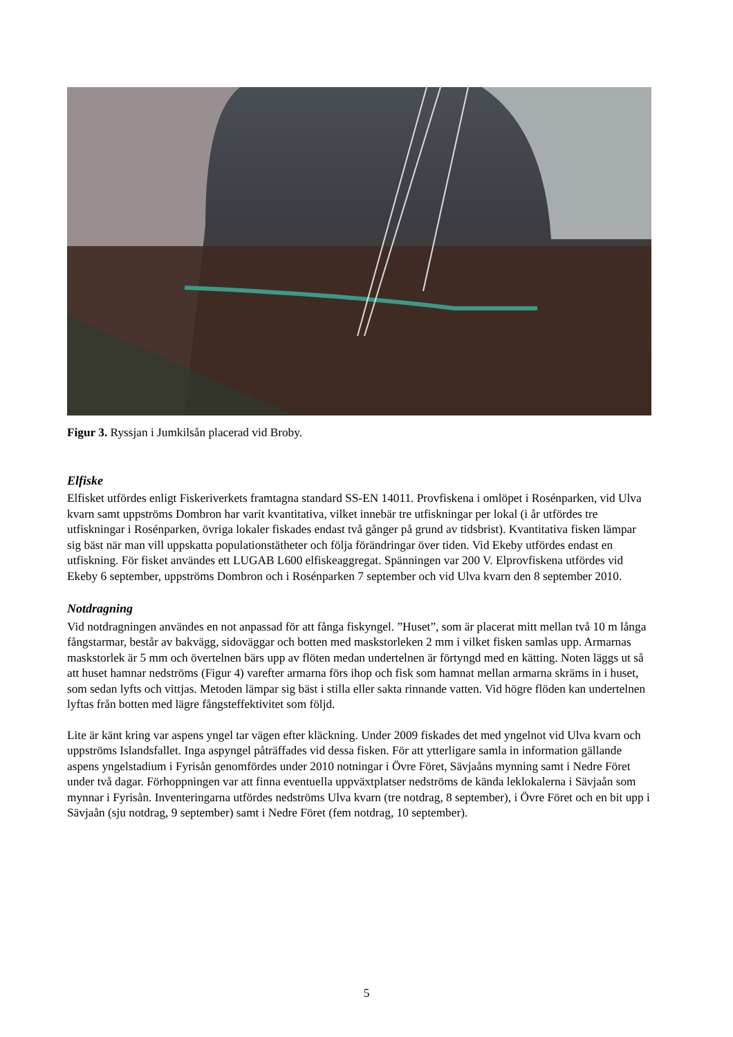Figur 3. Ryssjan i Jumkilsån placerad vid Broby.
Elfiske
Elfisket utfördes enligt Fiskeriverkets framtagna standard SS-EN 14011. Provfiskena i omlöpet i Rosénparken, vid Ulva kvarn samt uppströms Dombron har varit kvantitativa, vilket innebär tre utfiskningar per lokal (i år utfördes tre utfiskningar i Rosénparken, övriga lokaler fiskades endast två gånger på grund av tidsbrist). Kvantitativa fisken lämpar sig bäst när man vill uppskatta populationstätheter och följa förändringar över tiden. Vid Ekeby utfördes endast en utfiskning. För fisket användes ett LUGAB L600 elfiskeaggregat. Spänningen var 200 V. Elprovfiskena utfördes vid Ekeby 6 september, uppströms Dombron och i Rosénparken 7 september och vid Ulva kvarn den 8 september 2010.
Notdragning
Vid notdragningen användes en not anpassad för att fånga fiskyngel. ”Huset”, som är placerat mitt mellan två 10 m långa fångstarmar, består av bakvägg, sidoväggar och botten med maskstorleken 2 mm i vilket fisken samlas upp. Armarnas maskstorlek är 5 mm och övertelnen bärs upp av flöten medan undertelnen är förtyngd med en kätting. Noten läggs ut så att huset hamnar nedströms (Figur 4) varefter armarna förs ihop och fisk som hamnat mellan armarna skräms in i huset, som sedan lyfts och vittjas. Metoden lämpar sig bäst i stilla eller sakta rinnande vatten. Vid högre flöden kan undertelnen lyftas från botten med lägre fångsteffektivitet som följd.
Lite är känt kring var aspens yngel tar vägen efter kläckning. Under 2009 fiskades det med yngelnot vid Ulva kvarn och uppströms Islandsfallet. Inga aspyngel påträffades vid dessa fisken. För att ytterligare samla in information gällande aspens yngelstadium i Fyrisån genomfördes under 2010 notningar i Övre Föret, Sävjaåns mynning samt i Nedre Föret under två dagar. Förhoppningen var att finna eventuella uppväxtplatser nedströms de kända leklokalerna i Sävjaån som mynnar i Fyrisån. Inventeringarna utfördes nedströms Ulva kvarn (tre notdrag, 8 september), i Övre Föret och en bit upp i Sävjaån (sju notdrag, 9 september) samt i Nedre Föret (fem notdrag, 10 september).
5